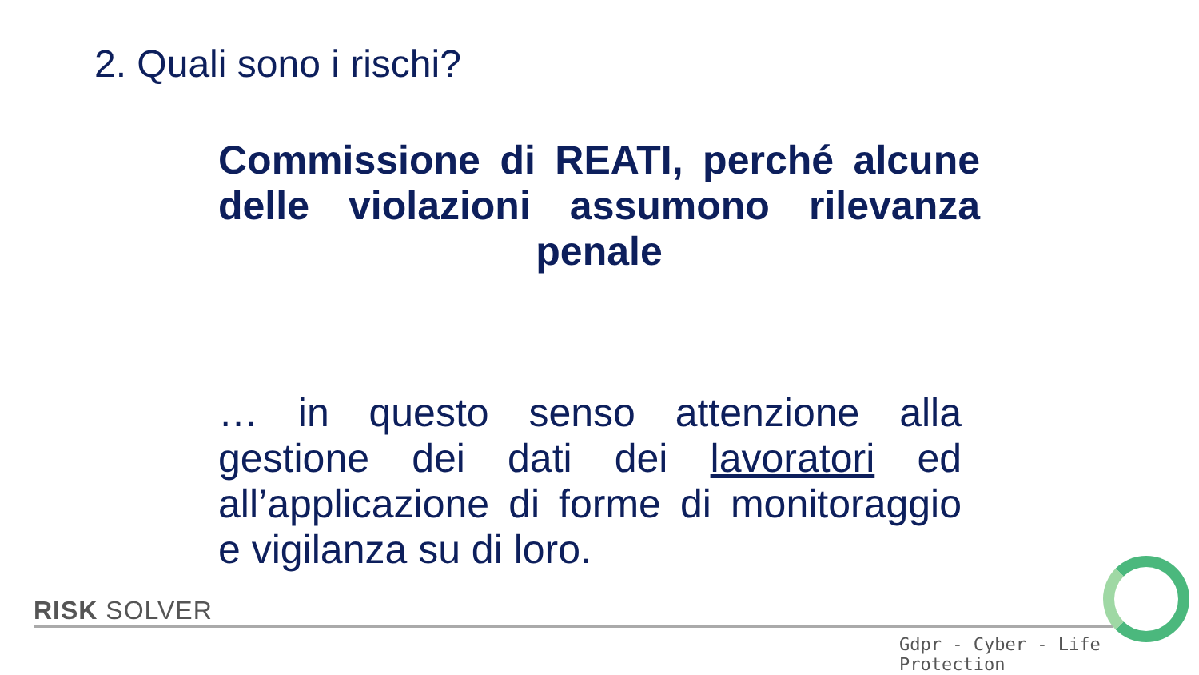2. Quali sono i rischi?
Commissione di REATI, perché alcune delle violazioni assumono rilevanza penale
… in questo senso attenzione alla gestione dei dati dei lavoratori ed all’applicazione di forme di monitoraggio e vigilanza su di loro.
RISK SOLVER
Gdpr - Cyber - Life Protection